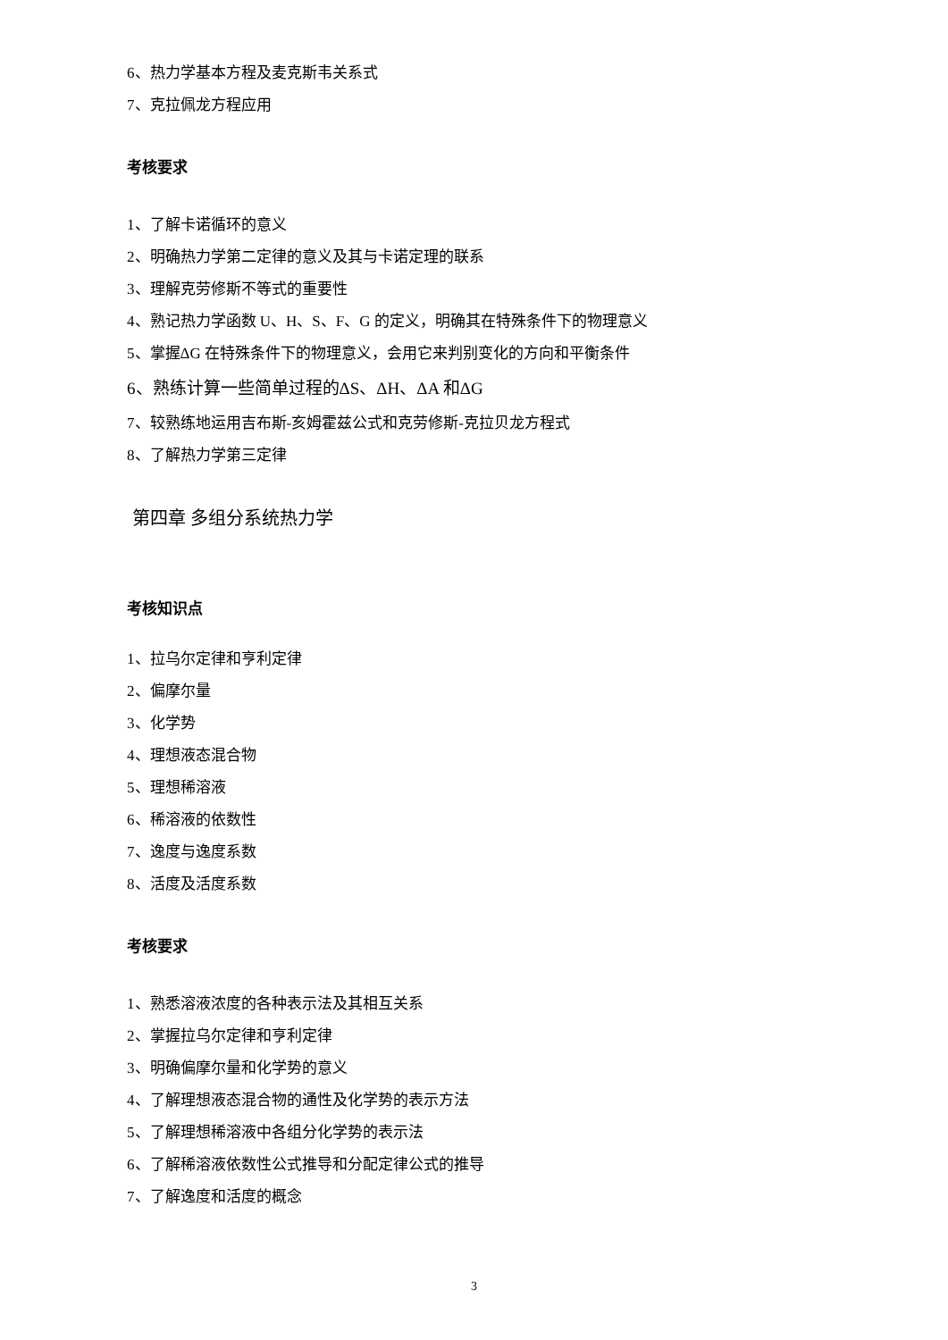6、热力学基本方程及麦克斯韦关系式
7、克拉佩龙方程应用
考核要求
1、了解卡诺循环的意义
2、明确热力学第二定律的意义及其与卡诺定理的联系
3、理解克劳修斯不等式的重要性
4、熟记热力学函数 U、H、S、F、G 的定义，明确其在特殊条件下的物理意义
5、掌握ΔG 在特殊条件下的物理意义，会用它来判别变化的方向和平衡条件
6、熟练计算一些简单过程的ΔS、ΔH、ΔA 和ΔG
7、较熟练地运用吉布斯-亥姆霍兹公式和克劳修斯-克拉贝龙方程式
8、了解热力学第三定律
第四章 多组分系统热力学
考核知识点
1、拉乌尔定律和亨利定律
2、偏摩尔量
3、化学势
4、理想液态混合物
5、理想稀溶液
6、稀溶液的依数性
7、逸度与逸度系数
8、活度及活度系数
考核要求
1、熟悉溶液浓度的各种表示法及其相互关系
2、掌握拉乌尔定律和亨利定律
3、明确偏摩尔量和化学势的意义
4、了解理想液态混合物的通性及化学势的表示方法
5、了解理想稀溶液中各组分化学势的表示法
6、了解稀溶液依数性公式推导和分配定律公式的推导
7、了解逸度和活度的概念
3